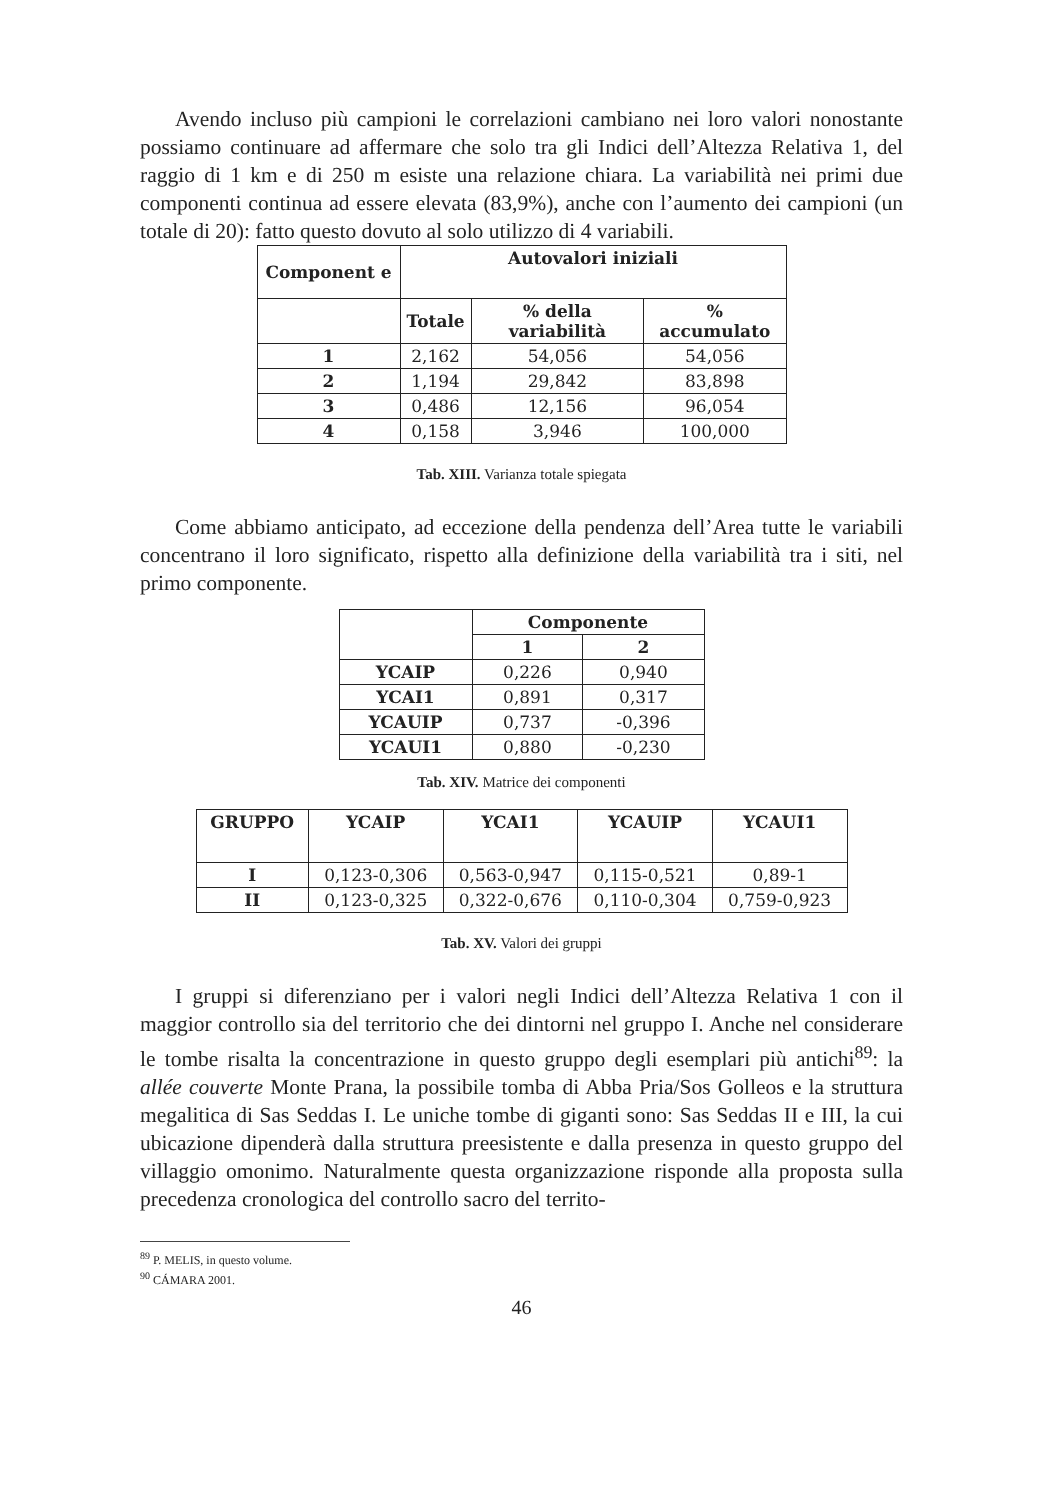Avendo incluso più campioni le correlazioni cambiano nei loro valori nonostante possiamo continuare ad affermare che solo tra gli Indici dell’Altezza Relativa 1, del raggio di 1 km e di 250 m esiste una relazione chiara. La variabilità nei primi due componenti continua ad essere elevata (83,9%), anche con l’aumento dei campioni (un totale di 20): fatto questo dovuto al solo utilizzo di 4 variabili.
| Component e | Autovalori iniziali | | |
| --- | --- | --- | --- |
| | Totale | % della variabilità | % accumulato |
| 1 | 2,162 | 54,056 | 54,056 |
| 2 | 1,194 | 29,842 | 83,898 |
| 3 | 0,486 | 12,156 | 96,054 |
| 4 | 0,158 | 3,946 | 100,000 |
Tab. XIII. Varianza totale spiegata
Come abbiamo anticipato, ad eccezione della pendenza dell’Area tutte le variabili concentrano il loro significato, rispetto alla definizione della variabilità tra i siti, nel primo componente.
| | Componente | |
| --- | --- | --- |
| | 1 | 2 |
| YCAIP | 0,226 | 0,940 |
| YCAI1 | 0,891 | 0,317 |
| YCAUIP | 0,737 | -0,396 |
| YCAUI1 | 0,880 | -0,230 |
Tab. XIV. Matrice dei componenti
| GRUPPO | YCAIP | YCAI1 | YCAUIP | YCAUI1 |
| --- | --- | --- | --- | --- |
| I | 0,123-0,306 | 0,563-0,947 | 0,115-0,521 | 0,89-1 |
| II | 0,123-0,325 | 0,322-0,676 | 0,110-0,304 | 0,759-0,923 |
Tab. XV. Valori dei gruppi
I gruppi si diferenziano per i valori negli Indici dell’Altezza Relativa 1 con il maggior controllo sia del territorio che dei dintorni nel gruppo I. Anche nel considerare le tombe risalta la concentrazione in questo gruppo degli esemplari più antichi<sup>89</sup>: la allée couverte Monte Prana, la possibile tomba di Abba Pria/Sos Golleos e la struttura megalitica di Sas Seddas I. Le uniche tombe di giganti sono: Sas Seddas II e III, la cui ubicazione dipenderà dalla struttura preesistente e dalla presenza in questo gruppo del villaggio omonimo. Naturalmente questa organizzazione risponde alla proposta sulla precedenza cronologica del controllo sacro del territo-
<sup>89</sup> P. MELIS, in questo volume.
<sup>90</sup> CÁMARA 2001.
46